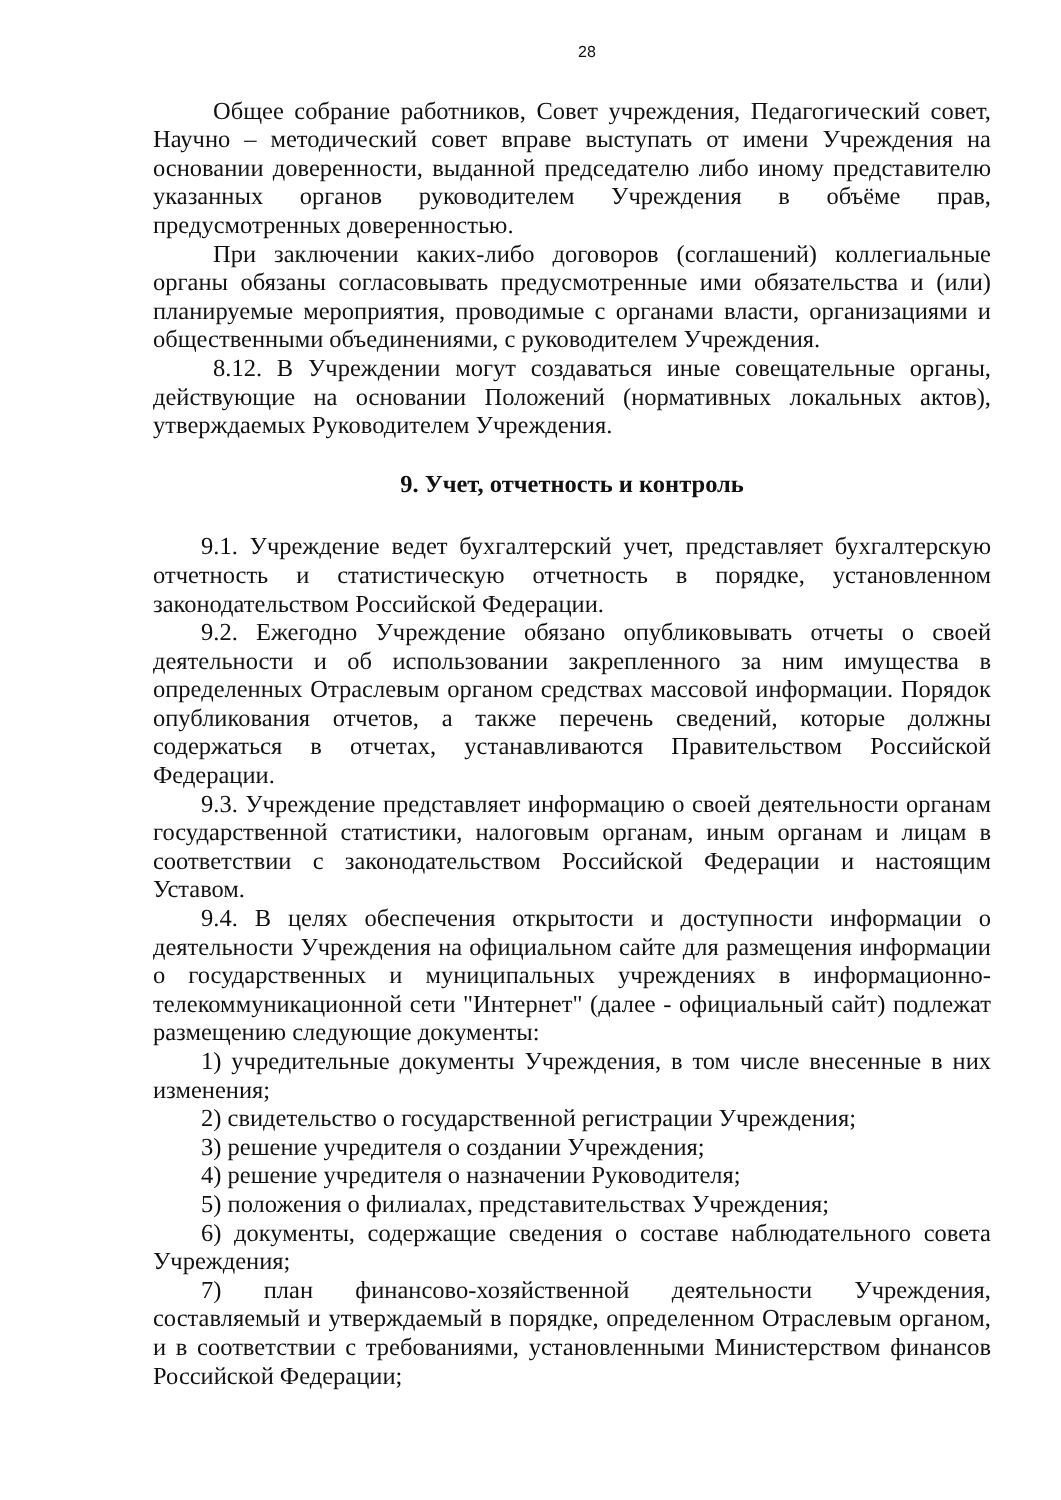28
Общее собрание работников, Совет учреждения, Педагогический совет, Научно – методический совет вправе выступать от имени Учреждения на основании доверенности, выданной председателю либо иному представителю указанных органов руководителем Учреждения в объёме прав, предусмотренных доверенностью.
При заключении каких-либо договоров (соглашений) коллегиальные органы обязаны согласовывать предусмотренные ими обязательства и (или) планируемые мероприятия, проводимые с органами власти, организациями и общественными объединениями, с руководителем Учреждения.
8.12. В Учреждении могут создаваться иные совещательные органы, действующие на основании Положений (нормативных локальных актов), утверждаемых Руководителем Учреждения.
9. Учет, отчетность и контроль
9.1. Учреждение ведет бухгалтерский учет, представляет бухгалтерскую отчетность и статистическую отчетность в порядке, установленном законодательством Российской Федерации.
9.2. Ежегодно Учреждение обязано опубликовывать отчеты о своей деятельности и об использовании закрепленного за ним имущества в определенных Отраслевым органом средствах массовой информации. Порядок опубликования отчетов, а также перечень сведений, которые должны содержаться в отчетах, устанавливаются Правительством Российской Федерации.
9.3. Учреждение представляет информацию о своей деятельности органам государственной статистики, налоговым органам, иным органам и лицам в соответствии с законодательством Российской Федерации и настоящим Уставом.
9.4. В целях обеспечения открытости и доступности информации о деятельности Учреждения на официальном сайте для размещения информации о государственных и муниципальных учреждениях в информационно-телекоммуникационной сети "Интернет" (далее - официальный сайт) подлежат размещению следующие документы:
1) учредительные документы Учреждения, в том числе внесенные в них изменения;
2) свидетельство о государственной регистрации Учреждения;
3) решение учредителя о создании Учреждения;
4) решение учредителя о назначении Руководителя;
5) положения о филиалах, представительствах Учреждения;
6) документы, содержащие сведения о составе наблюдательного совета Учреждения;
7) план финансово-хозяйственной деятельности Учреждения, составляемый и утверждаемый в порядке, определенном Отраслевым органом, и в соответствии с требованиями, установленными Министерством финансов Российской Федерации;